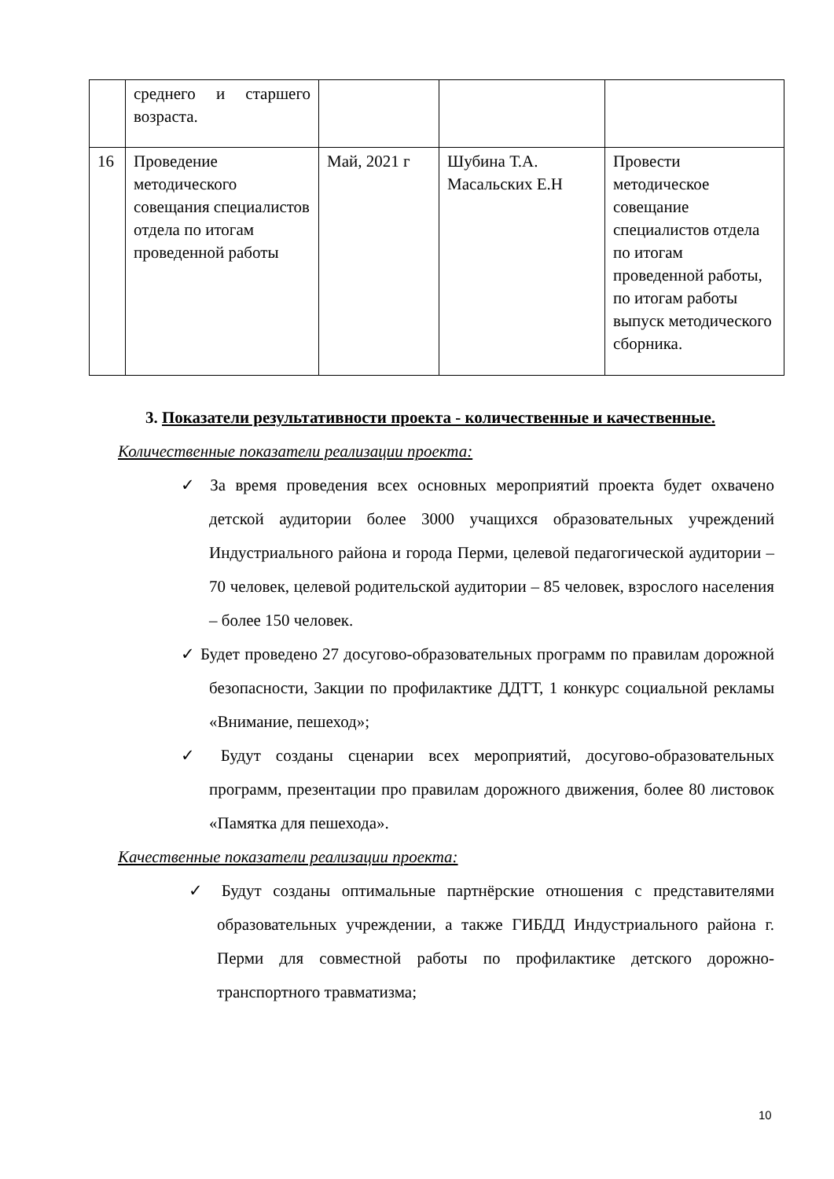| | среднего и старшего возраста. | | | |
| 16 | Проведение методического совещания специалистов отдела по итогам проведенной работы | Май, 2021 г | Шубина Т.А. Масальских Е.Н | Провести методическое совещание специалистов отдела по итогам проведенной работы, по итогам работы выпуск методического сборника. |
3. Показатели результативности проекта - количественные и качественные.
Количественные показатели реализации проекта:
✓ За время проведения всех основных мероприятий проекта будет охвачено детской аудитории более 3000 учащихся образовательных учреждений Индустриального района и города Перми, целевой педагогической аудитории – 70 человек, целевой родительской аудитории – 85 человек, взрослого населения – более 150 человек.
✓ Будет проведено 27 досугово-образовательных программ по правилам дорожной безопасности, 3акции по профилактике ДДТТ, 1 конкурс социальной рекламы «Внимание, пешеход»;
✓ Будут созданы сценарии всех мероприятий, досугово-образовательных программ, презентации про правилам дорожного движения, более 80 листовок «Памятка для пешехода».
Качественные показатели реализации проекта:
✓ Будут созданы оптимальные партнёрские отношения с представителями образовательных учреждении, а также ГИБДД Индустриального района г. Перми для совместной работы по профилактике детского дорожно-транспортного травматизма;
10